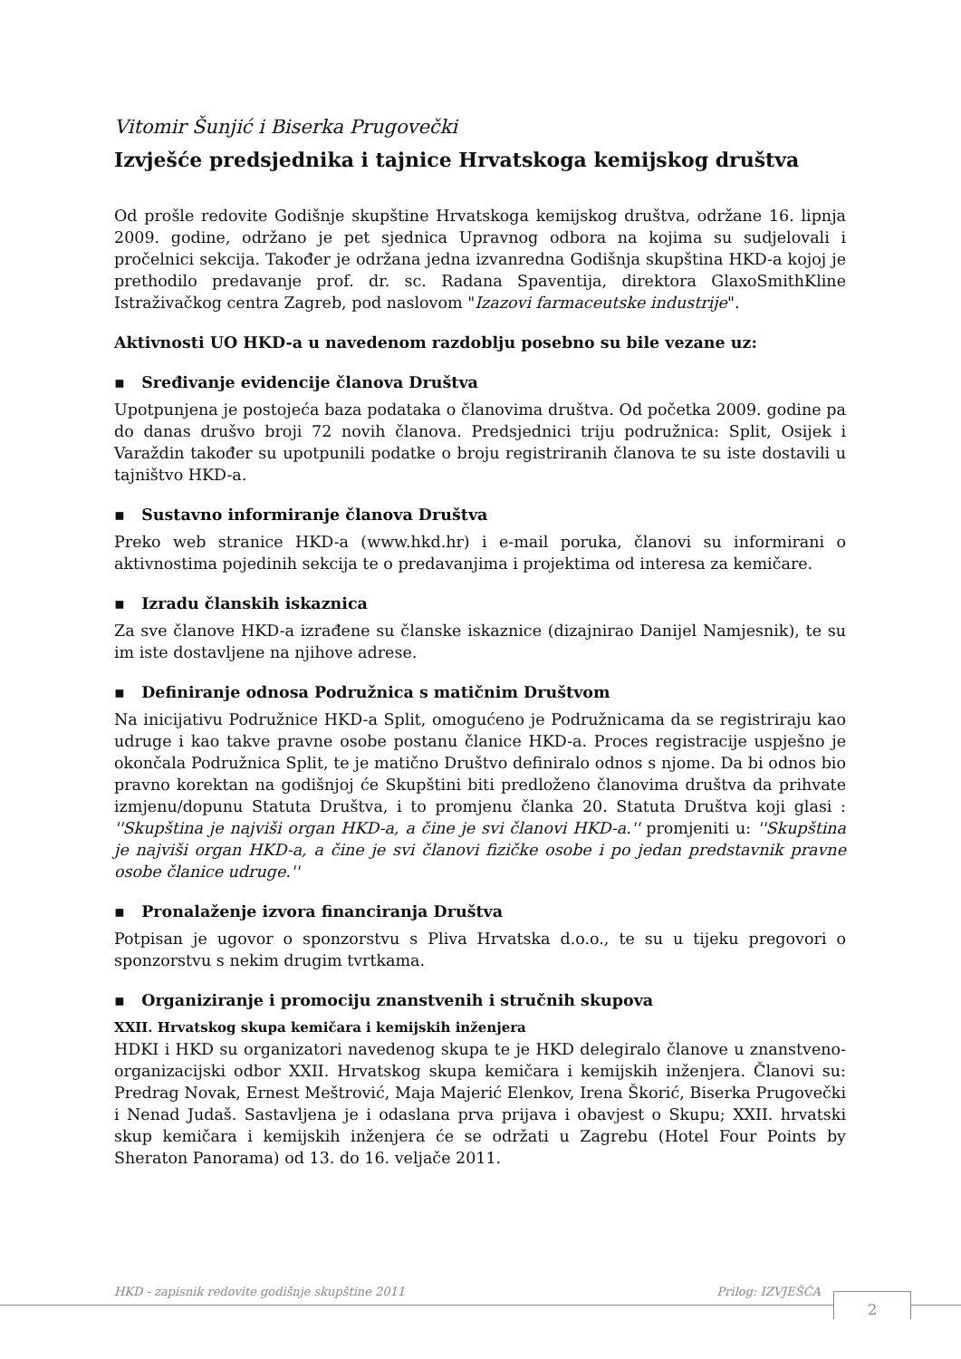Vitomir Šunjić i Biserka Prugovečki
Izvješće predsjednika i tajnice Hrvatskoga kemijskog društva
Od prošle redovite Godišnje skupštine Hrvatskoga kemijskog društva, održane 16. lipnja 2009. godine, održano je pet sjednica Upravnog odbora na kojima su sudjelovali i pročelnici sekcija. Također je održana jedna izvanredna Godišnja skupština HKD-a kojoj je prethodilo predavanje prof. dr. sc. Radana Spaventija, direktora GlaxoSmithKline Istraživačkog centra Zagreb, pod naslovom "Izazovi farmaceutske industrije".
Aktivnosti UO HKD-a u navedenom razdoblju posebno su bile vezane uz:
▪ Sređivanje evidencije članova Društva
Upotpunjena je postojeća baza podataka o članovima društva. Od početka 2009. godine pa do danas drušvo broji 72 novih članova. Predsjednici triju podružnica: Split, Osijek i Varaždin također su upotpunili podatke o broju registriranih članova te su iste dostavili u tajništvo HKD-a.
▪ Sustavno informiranje članova Društva
Preko web stranice HKD-a (www.hkd.hr) i e-mail poruka, članovi su informirani o aktivnostima pojedinih sekcija te o predavanjima i projektima od interesa za kemičare.
▪ Izradu članskih iskaznica
Za sve članove HKD-a izrađene su članske iskaznice (dizajnirao Danijel Namjesnik), te su im iste dostavljene na njihove adrese.
▪ Definiranje odnosa Podružnica s matičnim Društvom
Na inicijativu Podružnice HKD-a Split, omogućeno je Podružnicama da se registriraju kao udruge i kao takve pravne osobe postanu članice HKD-a. Proces registracije uspješno je okončala Podružnica Split, te je matično Društvo definiralo odnos s njome. Da bi odnos bio pravno korektan na godišnjoj će Skupštini biti predloženo članovima društva da prihvate izmjenu/dopunu Statuta Društva, i to promjenu članka 20. Statuta Društva koji glasi : ''Skupština je najviši organ HKD-a, a čine je svi članovi HKD-a.'' promjeniti u: ''Skupština je najviši organ HKD-a, a čine je svi članovi fizičke osobe i po jedan predstavnik pravne osobe članice udruge.''
▪ Pronalaženje izvora financiranja Društva
Potpisan je ugovor o sponzorstvu s Pliva Hrvatska d.o.o., te su u tijeku pregovori o sponzorstvu s nekim drugim tvrtkama.
▪ Organiziranje i promociju znanstvenih i stručnih skupova
XXII. Hrvatskog skupa kemičara i kemijskih inženjera
HDKI i HKD su organizatori navedenog skupa te je HKD delegiralo članove u znanstveno-organizacijski odbor XXII. Hrvatskog skupa kemičara i kemijskih inženjera. Članovi su: Predrag Novak, Ernest Meštrović, Maja Majerić Elenkov, Irena Škorić, Biserka Prugovečki i Nenad Judaš. Sastavljena je i odaslana prva prijava i obavjest o Skupu; XXII. hrvatski skup kemičara i kemijskih inženjera će se održati u Zagrebu (Hotel Four Points by Sheraton Panorama) od 13. do 16. veljače 2011.
HKD - zapisnik redovite godišnje skupštine 2011 Prilog: IZVJEŠĆA 2